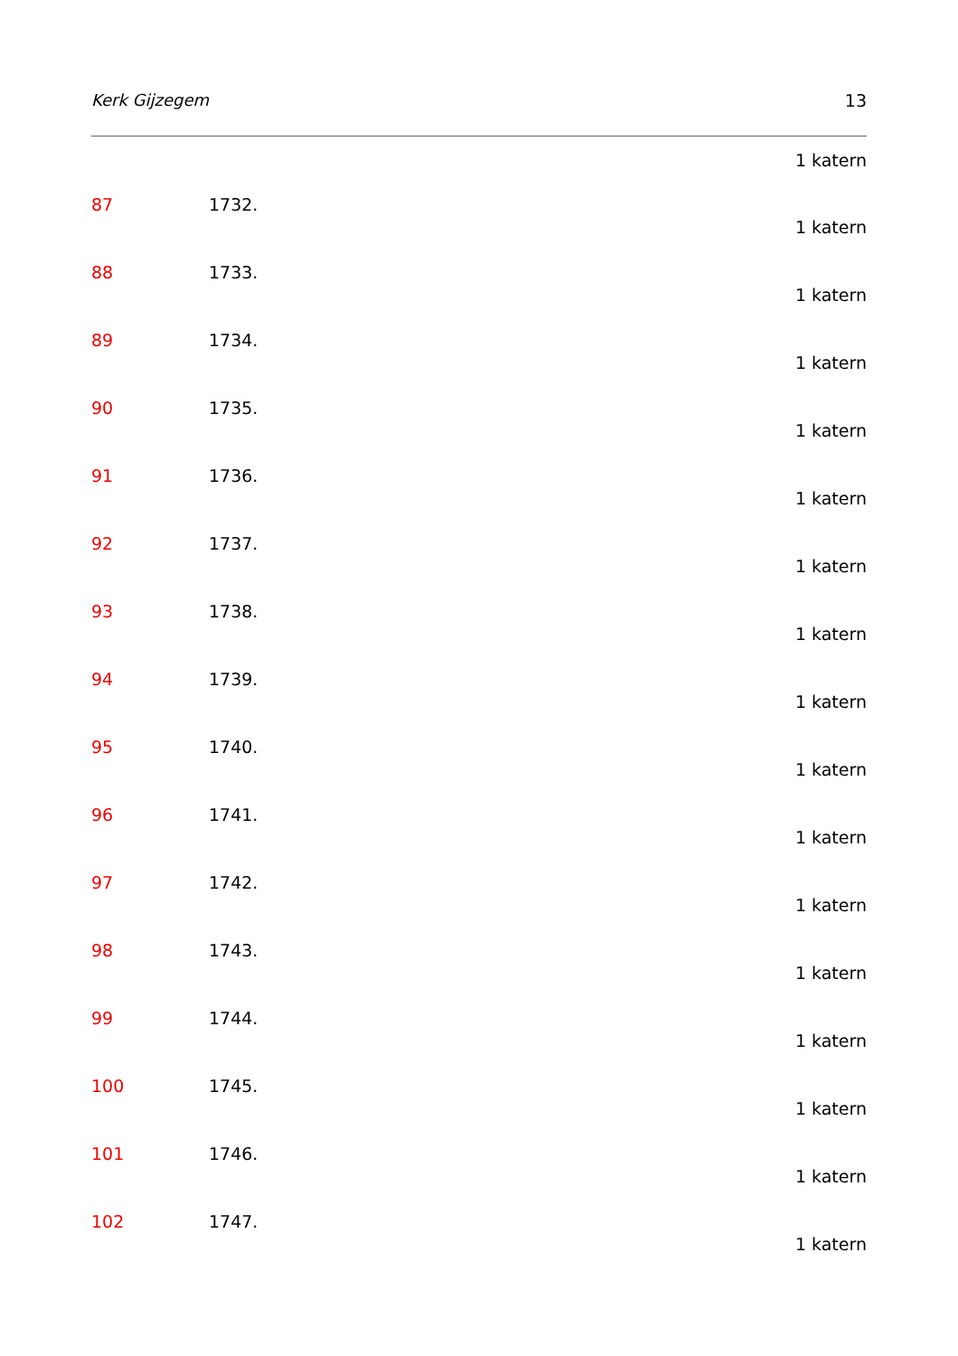Kerk Gijzegem 13
1 katern
87 1732.
1 katern
88 1733.
1 katern
89 1734.
1 katern
90 1735.
1 katern
91 1736.
1 katern
92 1737.
1 katern
93 1738.
1 katern
94 1739.
1 katern
95 1740.
1 katern
96 1741.
1 katern
97 1742.
1 katern
98 1743.
1 katern
99 1744.
1 katern
100 1745.
1 katern
101 1746.
1 katern
102 1747.
1 katern